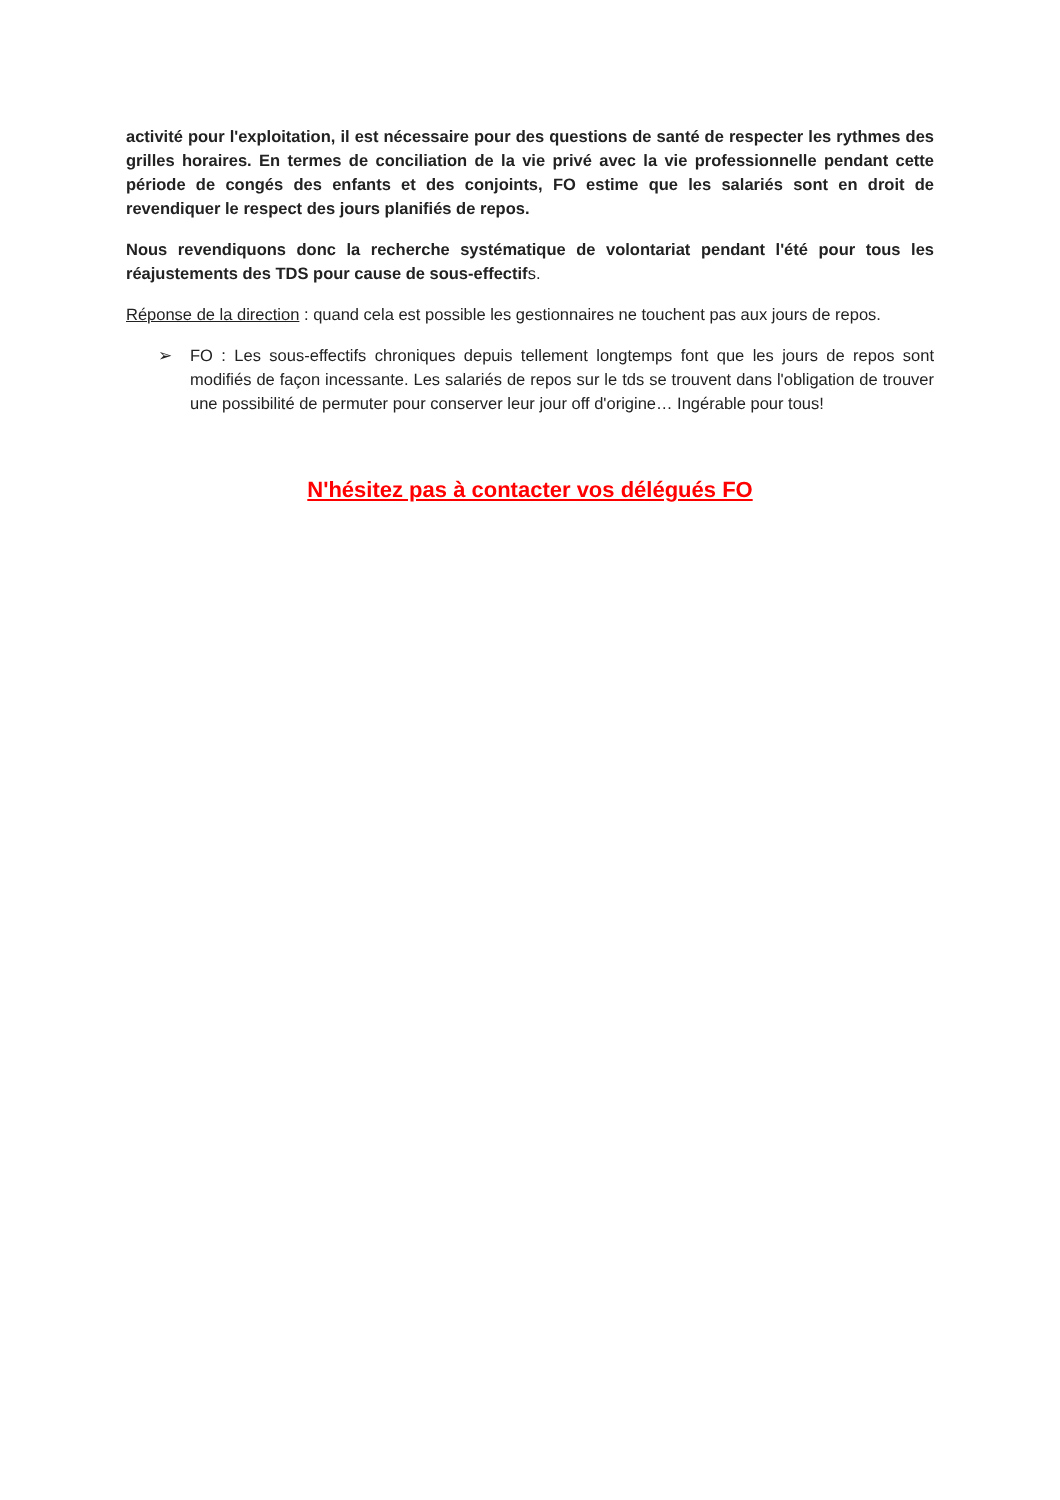activité pour l'exploitation, il est nécessaire pour des questions de santé de respecter les rythmes des grilles horaires. En termes de conciliation de la vie privé avec la vie professionnelle pendant cette période de congés des enfants et des conjoints, FO estime que les salariés sont en droit de revendiquer le respect des jours planifiés de repos.
Nous revendiquons donc la recherche systématique de volontariat pendant l'été pour tous les réajustements des TDS pour cause de sous-effectifs.
Réponse de la direction : quand cela est possible les gestionnaires ne touchent pas aux jours de repos.
➢ FO : Les sous-effectifs chroniques depuis tellement longtemps font que les jours de repos sont modifiés de façon incessante. Les salariés de repos sur le tds se trouvent dans l'obligation de trouver une possibilité de permuter pour conserver leur jour off d'origine… Ingérable pour tous!
N'hésitez pas à contacter vos délégués FO